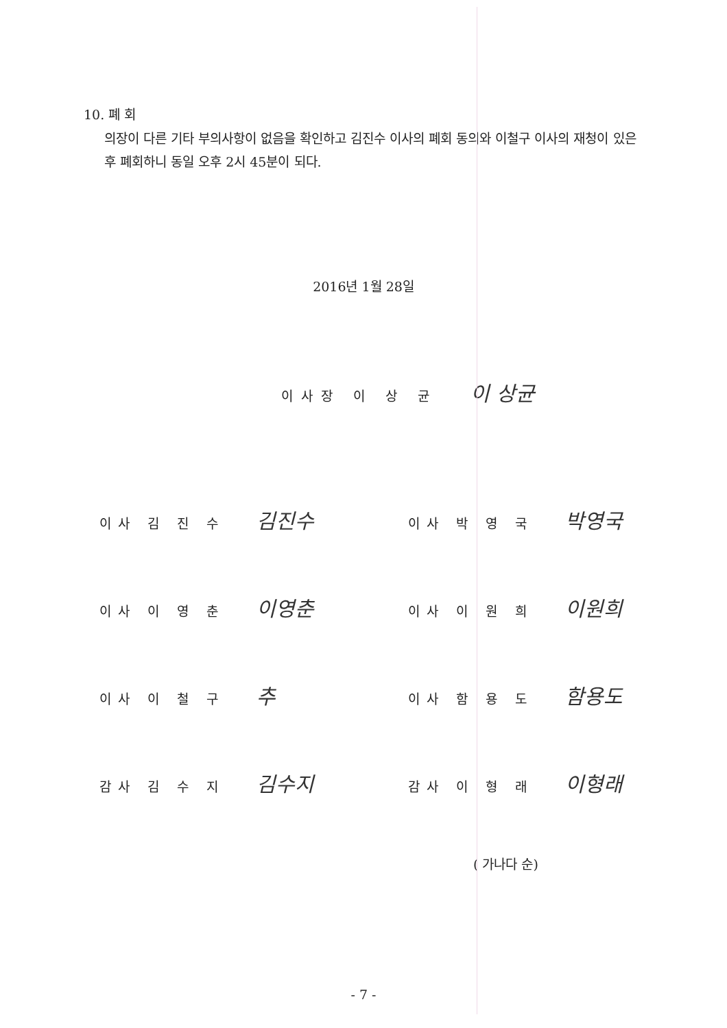10. 폐 회
의장이 다른 기타 부의사항이 없음을 확인하고 김진수 이사의 폐회 동의와 이철구 이사의 재청이 있은 후 폐회하니 동일 오후 2시 45분이 되다.
2016년 1월 28일
이사장 이 상 균 이 상균
이사 김 진 수 김진수
이사 박 영 국 박영국
이사 이 영 춘 이영춘
이사 이 원 희 이원희
이사 이 철 구 추
이사 함 용 도 함용도
감사 김 수 지 김수지
감사 이 형 래 이형래
( 가나다 순)
- 7 -